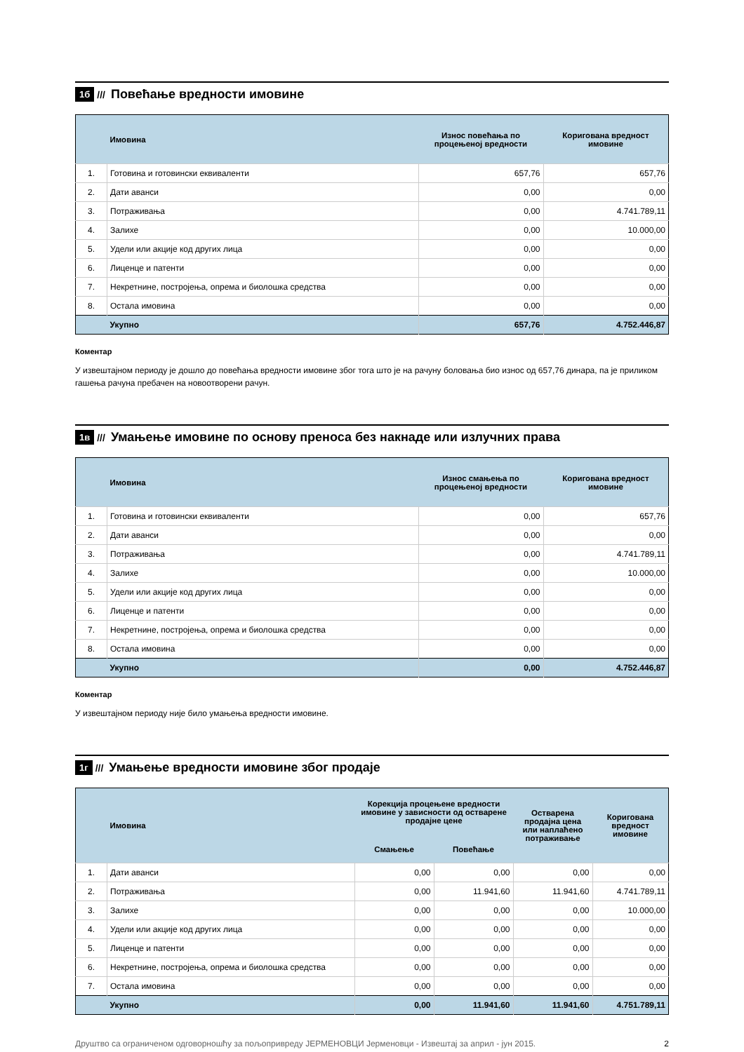1б ///
Повећање вредности имовине
| | Имовина | Износ повећања по процењеној вредности | Коригована вредност имовине |
| --- | --- | --- | --- |
| 1. | Готовина и готовински еквиваленти | 657,76 | 657,76 |
| 2. | Дати аванси | 0,00 | 0,00 |
| 3. | Потраживања | 0,00 | 4.741.789,11 |
| 4. | Залихе | 0,00 | 10.000,00 |
| 5. | Удели или акције код других лица | 0,00 | 0,00 |
| 6. | Лиценце и патенти | 0,00 | 0,00 |
| 7. | Некретнине, постројења, опрема и биолошка средства | 0,00 | 0,00 |
| 8. | Остала имовина | 0,00 | 0,00 |
| | Укупно | 657,76 | 4.752.446,87 |
Коментар
У извештајном периоду је дошло до повећања вредности имовине због тога што је на рачуну боловања био износ од 657,76 динара, па је приликом гашења рачуна пребачен на новоотворени рачун.
1в ///
Умањење имовине по основу преноса без накнаде или излучних права
| | Имовина | Износ смањења по процењеној вредности | Коригована вредност имовине |
| --- | --- | --- | --- |
| 1. | Готовина и готовински еквиваленти | 0,00 | 657,76 |
| 2. | Дати аванси | 0,00 | 0,00 |
| 3. | Потраживања | 0,00 | 4.741.789,11 |
| 4. | Залихе | 0,00 | 10.000,00 |
| 5. | Удели или акције код других лица | 0,00 | 0,00 |
| 6. | Лиценце и патенти | 0,00 | 0,00 |
| 7. | Некретнине, постројења, опрема и биолошка средства | 0,00 | 0,00 |
| 8. | Остала имовина | 0,00 | 0,00 |
| | Укупно | 0,00 | 4.752.446,87 |
Коментар
У извештајном периоду није било умањења вредности имовине.
1г ///
Умањење вредности имовине због продаје
| | Имовина | Корекција процењене вредности имовине у зависности од остварене продајне цене | | Остварена продајна цена или наплаћено потраживање | Коригована вредност имовине |
| --- | --- | --- | --- | --- | --- |
| | | Смањење | Повећање | | |
| 1. | Дати аванси | 0,00 | 0,00 | 0,00 | 0,00 |
| 2. | Потраживања | 0,00 | 11.941,60 | 11.941,60 | 4.741.789,11 |
| 3. | Залихе | 0,00 | 0,00 | 0,00 | 10.000,00 |
| 4. | Удели или акције код других лица | 0,00 | 0,00 | 0,00 | 0,00 |
| 5. | Лиценце и патенти | 0,00 | 0,00 | 0,00 | 0,00 |
| 6. | Некретнине, постројења, опрема и биолошка средства | 0,00 | 0,00 | 0,00 | 0,00 |
| 7. | Остала имовина | 0,00 | 0,00 | 0,00 | 0,00 |
| | Укупно | 0,00 | 11.941,60 | 11.941,60 | 4.751.789,11 |
Друштво са ограниченом одговорношћу за пољопривреду ЈЕРМЕНОВЦИ Јерменовци - Извештај за април - јун 2015. 2